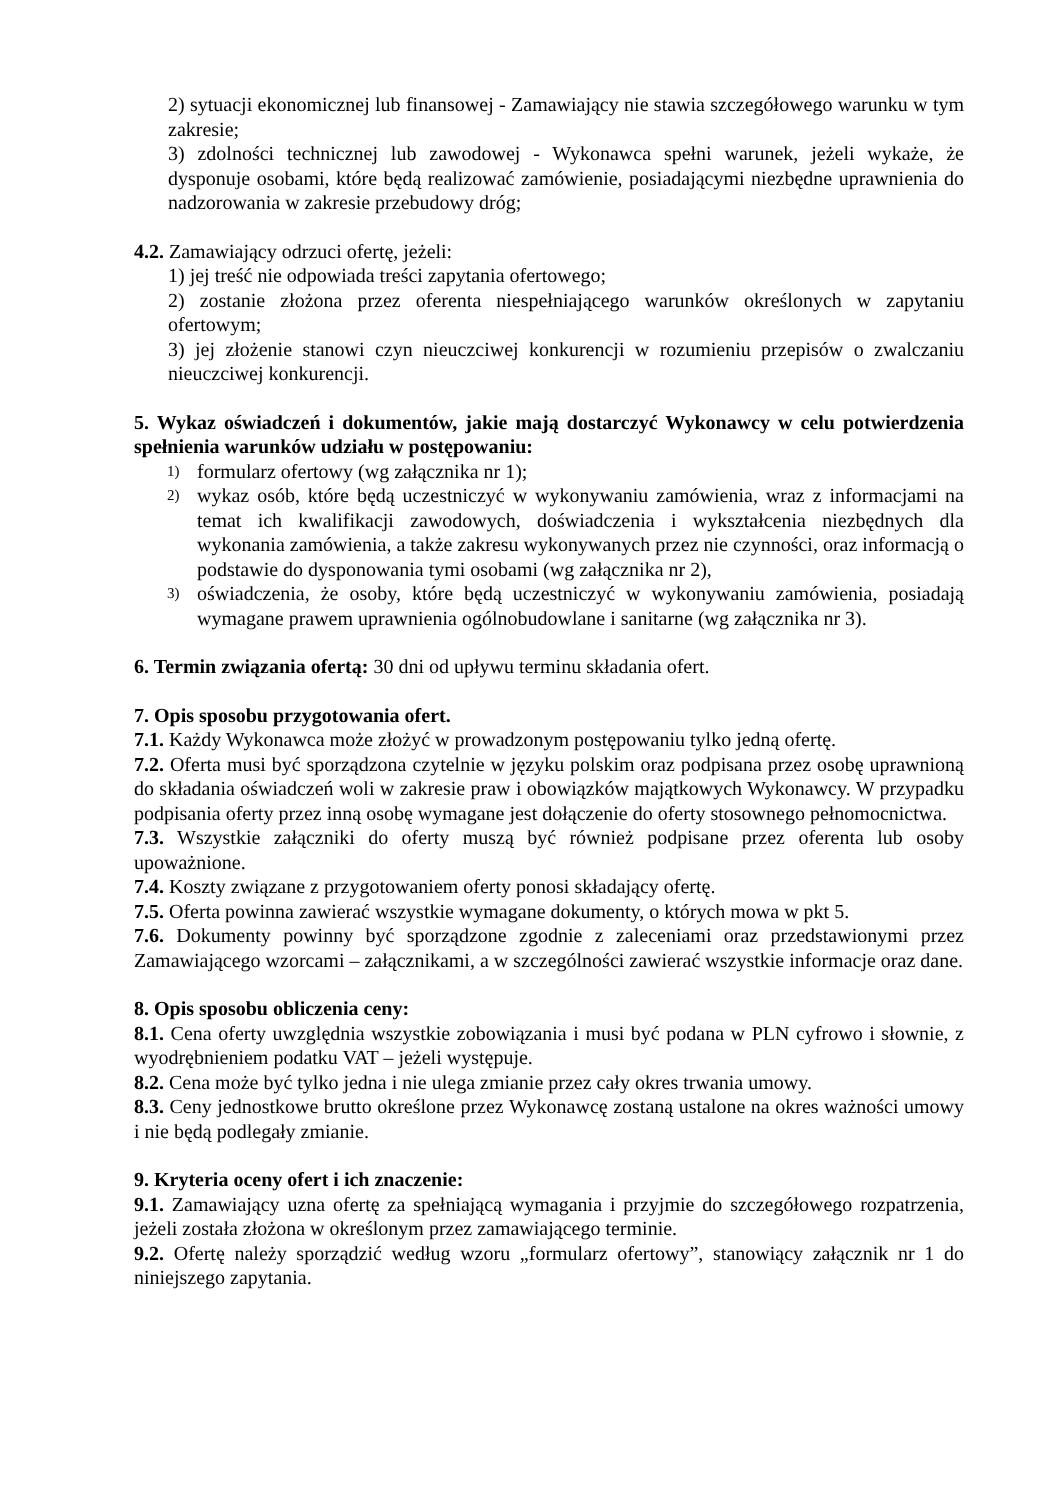2) sytuacji ekonomicznej lub finansowej - Zamawiający nie stawia szczegółowego warunku w tym zakresie;
3) zdolności technicznej lub zawodowej - Wykonawca spełni warunek, jeżeli wykaże, że dysponuje osobami, które będą realizować zamówienie, posiadającymi niezbędne uprawnienia do nadzorowania w zakresie przebudowy dróg;
4.2. Zamawiający odrzuci ofertę, jeżeli:
1) jej treść nie odpowiada treści zapytania ofertowego;
2) zostanie złożona przez oferenta niespełniającego warunków określonych w zapytaniu ofertowym;
3) jej złożenie stanowi czyn nieuczciwej konkurencji w rozumieniu przepisów o zwalczaniu nieuczciwej konkurencji.
5. Wykaz oświadczeń i dokumentów, jakie mają dostarczyć Wykonawcy w celu potwierdzenia spełnienia warunków udziału w postępowaniu:
1) formularz ofertowy (wg załącznika nr 1);
2) wykaz osób, które będą uczestniczyć w wykonywaniu zamówienia, wraz z informacjami na temat ich kwalifikacji zawodowych, doświadczenia i wykształcenia niezbędnych dla wykonania zamówienia, a także zakresu wykonywanych przez nie czynności, oraz informacją o podstawie do dysponowania tymi osobami (wg załącznika nr 2),
3) oświadczenia, że osoby, które będą uczestniczyć w wykonywaniu zamówienia, posiadają wymagane prawem uprawnienia ogólnobudowlane i sanitarne (wg załącznika nr 3).
6. Termin związania ofertą: 30 dni od upływu terminu składania ofert.
7. Opis sposobu przygotowania ofert.
7.1. Każdy Wykonawca może złożyć w prowadzonym postępowaniu tylko jedną ofertę.
7.2. Oferta musi być sporządzona czytelnie w języku polskim oraz podpisana przez osobę uprawnioną do składania oświadczeń woli w zakresie praw i obowiązków majątkowych Wykonawcy. W przypadku podpisania oferty przez inną osobę wymagane jest dołączenie do oferty stosownego pełnomocnictwa.
7.3. Wszystkie załączniki do oferty muszą być również podpisane przez oferenta lub osoby upoważnione.
7.4. Koszty związane z przygotowaniem oferty ponosi składający ofertę.
7.5. Oferta powinna zawierać wszystkie wymagane dokumenty, o których mowa w pkt 5.
7.6. Dokumenty powinny być sporządzone zgodnie z zaleceniami oraz przedstawionymi przez Zamawiającego wzorcami – załącznikami, a w szczególności zawierać wszystkie informacje oraz dane.
8. Opis sposobu obliczenia ceny:
8.1. Cena oferty uwzględnia wszystkie zobowiązania i musi być podana w PLN cyfrowo i słownie, z wyodrębnieniem podatku VAT – jeżeli występuje.
8.2. Cena może być tylko jedna i nie ulega zmianie przez cały okres trwania umowy.
8.3. Ceny jednostkowe brutto określone przez Wykonawcę zostaną ustalone na okres ważności umowy i nie będą podlegały zmianie.
9. Kryteria oceny ofert i ich znaczenie:
9.1. Zamawiający uzna ofertę za spełniającą wymagania i przyjmie do szczegółowego rozpatrzenia, jeżeli została złożona w określonym przez zamawiającego terminie.
9.2. Ofertę należy sporządzić według wzoru „formularz ofertowy”, stanowiący załącznik nr 1 do niniejszego zapytania.